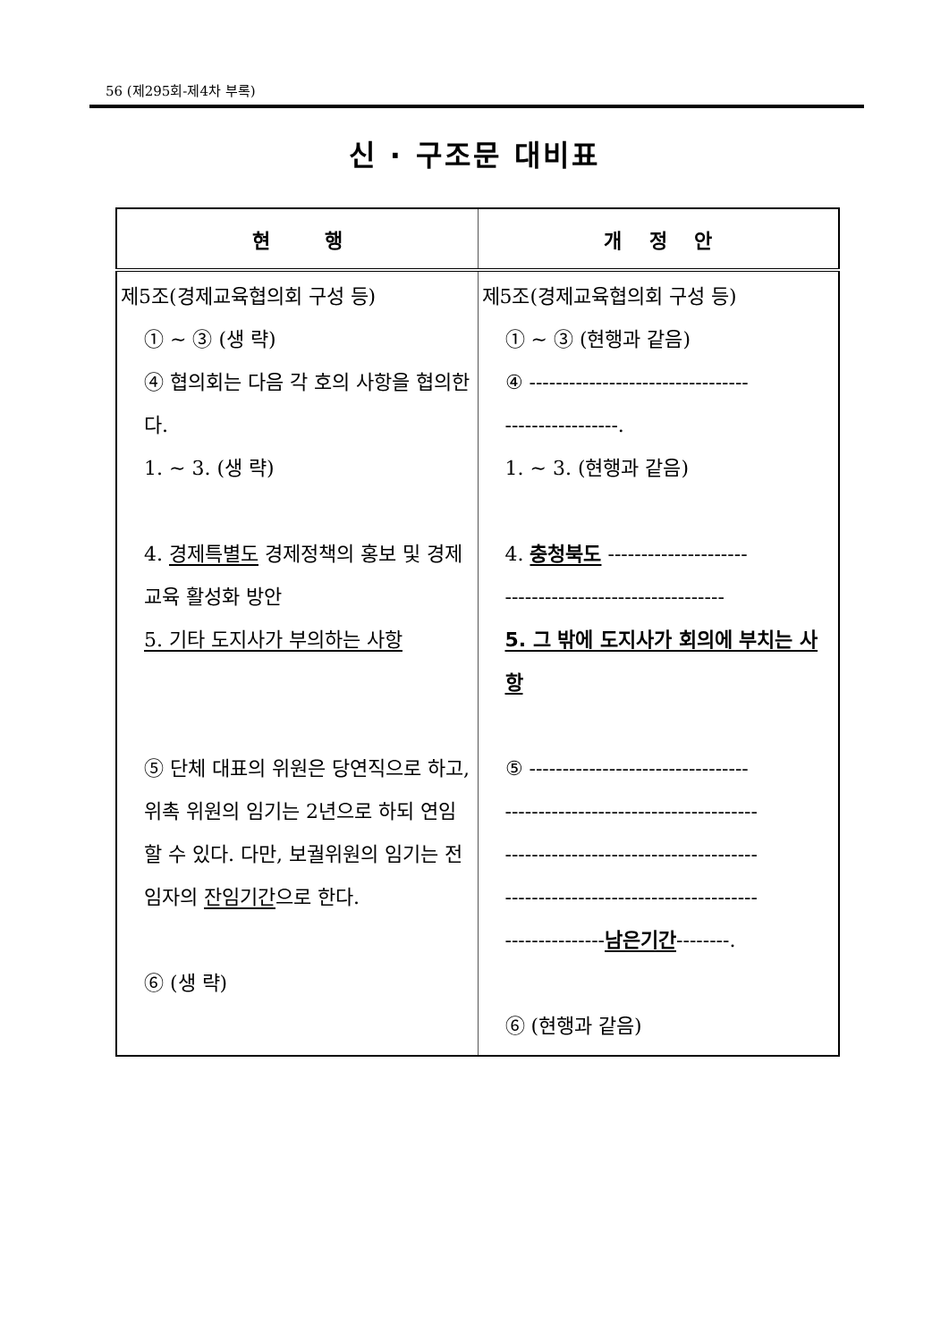56 (제295회-제4차 부록)
신 · 구조문 대비표
| 현 행 | 개 정 안 |
| --- | --- |
| 제5조(경제교육협의회 구성 등) ① ~ ③ (생 략) ④ 협의회는 다음 각 호의 사항을 협의한다. 1. ~ 3. (생 략) 4. 경제특별도 경제정책의 홍보 및 경제교육 활성화 방안 5. 기타 도지사가 부의하는 사항 ⑤ 단체 대표의 위원은 당연직으로 하고, 위촉 위원의 임기는 2년으로 하되 연임할 수 있다. 다만, 보궐위원의 임기는 전임자의 잔임기간 으로 한다. ⑥ (생 략) | 제5조(경제교육협의회 구성 등) ① ~ ③ (현행과 같음) ④ --------------------------------- -----------------. 1. ~ 3. (현행과 같음) 4. 충청북도 --------------------- --------------------------------- 5. 그 밖에 도지사가 회의에 부치는 사항 ⑤ --------------------------------- -------------------------------------- -------------------------------------- -------------------------------------- --------------- 남은기간 --------. ⑥ (현행과 같음) |